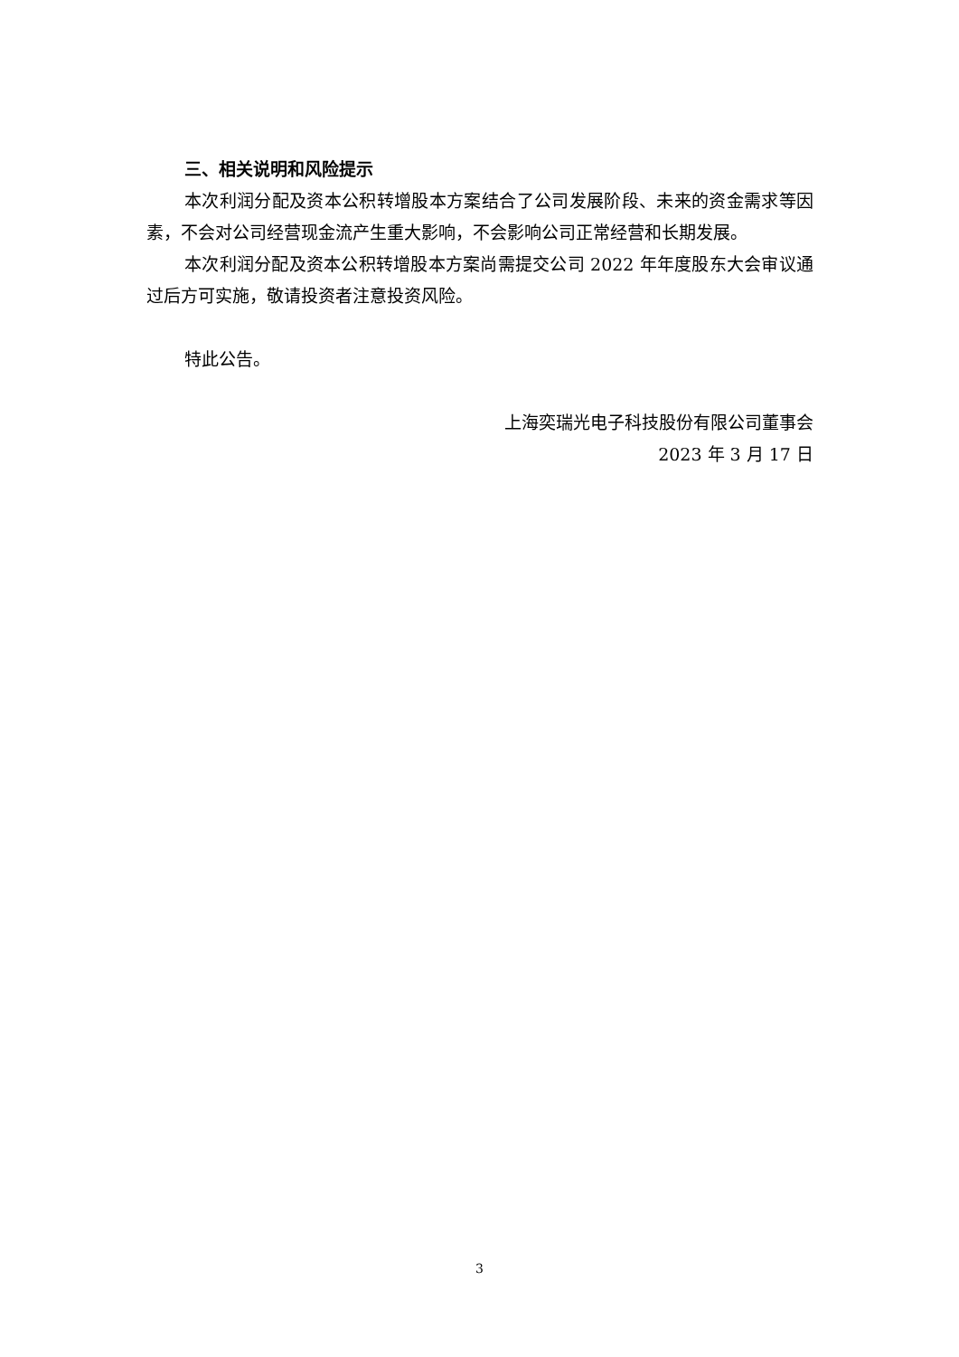三、相关说明和风险提示
本次利润分配及资本公积转增股本方案结合了公司发展阶段、未来的资金需求等因素，不会对公司经营现金流产生重大影响，不会影响公司正常经营和长期发展。
本次利润分配及资本公积转增股本方案尚需提交公司 2022 年年度股东大会审议通过后方可实施，敬请投资者注意投资风险。
特此公告。
上海奕瑞光电子科技股份有限公司董事会
2023 年 3 月 17 日
3